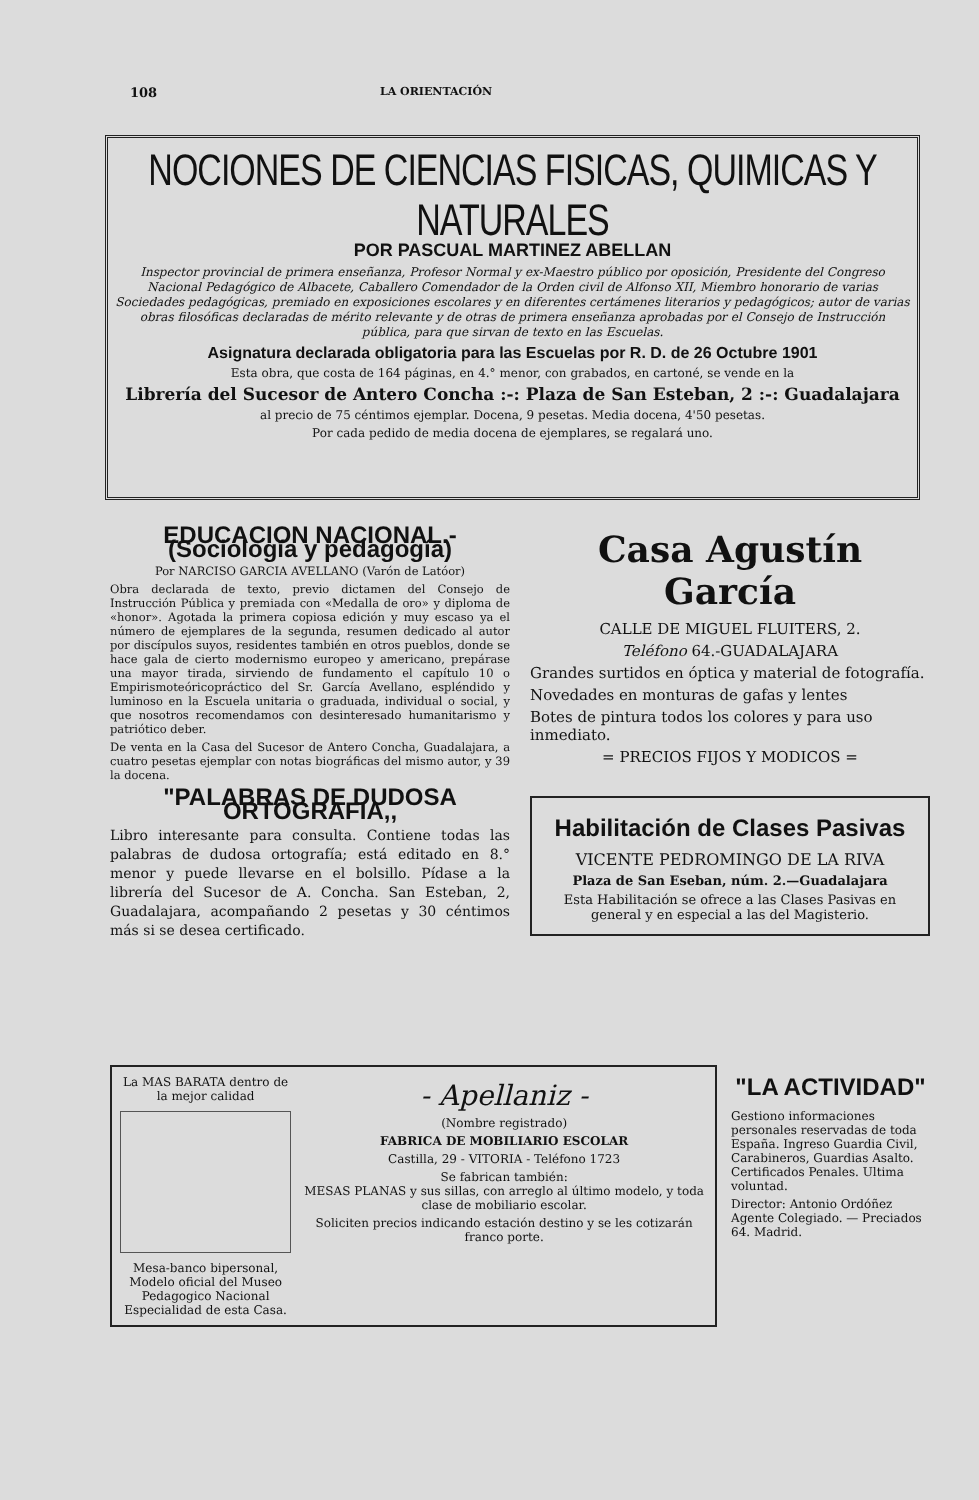108 LA ORIENTACIÓN
NOCIONES DE CIENCIAS FISICAS, QUIMICAS Y NATURALES
POR PASCUAL MARTINEZ ABELLAN
Inspector provincial de primera enseñanza, Profesor Normal y ex-Maestro público por oposición, Presidente del Congreso Nacional Pedagógico de Albacete, Caballero Comendador de la Orden civil de Alfonso XII, Miembro honorario de varias Sociedades pedagógicas, premiado en exposiciones escolares y en diferentes certámenes literarios y pedagógicos; autor de varias obras filosóficas declaradas de mérito relevante y de otras de primera enseñanza aprobadas por el Consejo de Instrucción pública, para que sirvan de texto en las Escuelas.
Asignatura declarada obligatoria para las Escuelas por R. D. de 26 Octubre 1901
Esta obra, que costa de 164 páginas, en 4.° menor, con grabados, en cartoné, se vende en la
Librería del Sucesor de Antero Concha :-: Plaza de San Esteban, 2 :-: Guadalajara
al precio de 75 céntimos ejemplar. Docena, 9 pesetas. Media docena, 4'50 pesetas.
Por cada pedido de media docena de ejemplares, se regalará uno.
EDUCACION NACIONAL.-(Sociología y pedagogía)
Por NARCISO GARCIA AVELLANO (Varón de Latóor)
Obra declarada de texto, previo dictamen del Consejo de Instrucción Pública y premiada con «Medalla de oro» y diploma de «honor». Agotada la primera copiosa edición y muy escaso ya el número de ejemplares de la segunda, resumen dedicado al autor por discípulos suyos, residentes también en otros pueblos, donde se hace gala de cierto modernismo europeo y americano, prepárase una mayor tirada, sirviendo de fundamento el capítulo 10 o Empirismoteóricopráctico del Sr. García Avellano, espléndido y luminoso en la Escuela unitaria o graduada, individual o social, y que nosotros recomendamos con desinteresado humanitarismo y patriótico deber.
De venta en la Casa del Sucesor de Antero Concha, Guadalajara, a cuatro pesetas ejemplar con notas biográficas del mismo autor, y 39 la docena.
"PALABRAS DE DUDOSA ORTOGRAFIA,,
Libro interesante para consulta. Contiene todas las palabras de dudosa ortografía; está editado en 8.° menor y puede llevarse en el bolsillo. Pídase a la librería del Sucesor de A. Concha. San Esteban, 2, Guadalajara, acompañando 2 pesetas y 30 céntimos más si se desea certificado.
Casa Agustín García
CALLE DE MIGUEL FLUITERS, 2.
Teléfono 64.-GUADALAJARA
Grandes surtidos en óptica y material de fotografía.
Novedades en monturas de gafas y lentes
Botes de pintura todos los colores y para uso inmediato.
= PRECIOS FIJOS Y MODICOS =
Habilitación de Clases Pasivas
VICENTE PEDROMINGO DE LA RIVA
Plaza de San Eseban, núm. 2.—Guadalajara
Esta Habilitación se ofrece a las Clases Pasivas en general y en especial a las del Magisterio.
La MAS BARATA dentro de la mejor calidad
Mesa-banco bipersonal, Modelo oficial del Museo Pedagogico Nacional Especialidad de esta Casa.
- Apellaniz -
(Nombre registrado)
FABRICA DE MOBILIARIO ESCOLAR
Castilla, 29 - VITORIA - Teléfono 1723
Se fabrican también:
MESAS PLANAS y sus sillas, con arreglo al último modelo, y toda clase de mobiliario escolar.
Soliciten precios indicando estación destino y se les cotizarán franco porte.
"LA ACTIVIDAD"
Gestiono informaciones personales reservadas de toda España. Ingreso Guardia Civil, Carabineros, Guardias Asalto. Certificados Penales. Ultima voluntad.
Director: Antonio Ordóñez Agente Colegiado. — Preciados 64. Madrid.